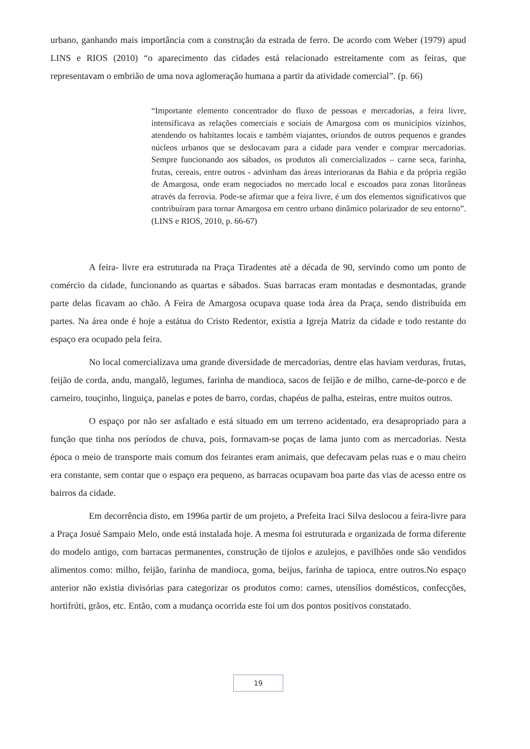urbano, ganhando mais importância com a construção da estrada de ferro. De acordo com Weber (1979) apud LINS e RIOS (2010) “o aparecimento das cidades está relacionado estreitamente com as feiras, que representavam o embrião de uma nova aglomeração humana a partir da atividade comercial”. (p. 66)
“Importante elemento concentrador do fluxo de pessoas e mercadorias, a feira livre, intensificava as relações comerciais e sociais de Amargosa com os municípios vizinhos, atendendo os habitantes locais e também viajantes, oriundos de outros pequenos e grandes núcleos urbanos que se deslocavam para a cidade para vender e comprar mercadorias. Sempre funcionando aos sábados, os produtos ali comercializados – carne seca, farinha, frutas, cereais, entre outros - advinham das áreas interioranas da Bahia e da própria região de Amargosa, onde eram negociados no mercado local e escoados para zonas litorâneas através da ferrovia. Pode-se afirmar que a feira livre, é um dos elementos significativos que contribuíram para tornar Amargosa em centro urbano dinâmico polarizador de seu entorno”. (LINS e RIOS, 2010, p. 66-67)
A feira- livre era estruturada na Praça Tiradentes até a década de 90, servindo como um ponto de comércio da cidade, funcionando as quartas e sábados. Suas barracas eram montadas e desmontadas, grande parte delas ficavam ao chão. A Feira de Amargosa ocupava quase toda área da Praça, sendo distribuída em partes. Na área onde é hoje a estátua do Cristo Redentor, existia a Igreja Matriz da cidade e todo restante do espaço era ocupado pela feira.
No local comercializava uma grande diversidade de mercadorias, dentre elas haviam verduras, frutas, feijão de corda, andu, mangalô, legumes, farinha de mandioca, sacos de feijão e de milho, carne-de-porco e de carneiro, touçinho, linguiça, panelas e potes de barro, cordas, chapéus de palha, esteiras, entre muitos outros.
O espaço por não ser asfaltado e está situado em um terreno acidentado, era desapropriado para a função que tinha nos períodos de chuva, pois, formavam-se poças de lama junto com as mercadorias. Nesta época o meio de transporte mais comum dos feirantes eram animais, que defecavam pelas ruas e o mau cheiro era constante, sem contar que o espaço era pequeno, as barracas ocupavam boa parte das vias de acesso entre os bairros da cidade.
Em decorrência disto, em 1996a partir de um projeto, a Prefeita Iraci Silva deslocou a feira-livre para a Praça Josué Sampaio Melo, onde está instalada hoje. A mesma foi estruturada e organizada de forma diferente do modelo antigo, com barracas permanentes, construção de tijolos e azulejos, e pavilhões onde são vendidos alimentos como: milho, feijão, farinha de mandioca, goma, beijus, farinha de tapioca, entre outros.No espaço anterior não existia divisórias para categorizar os produtos como: carnes, utensílios domésticos, confecções, hortifrúti, grãos, etc. Então, com a mudança ocorrida este foi um dos pontos positivos constatado.
19